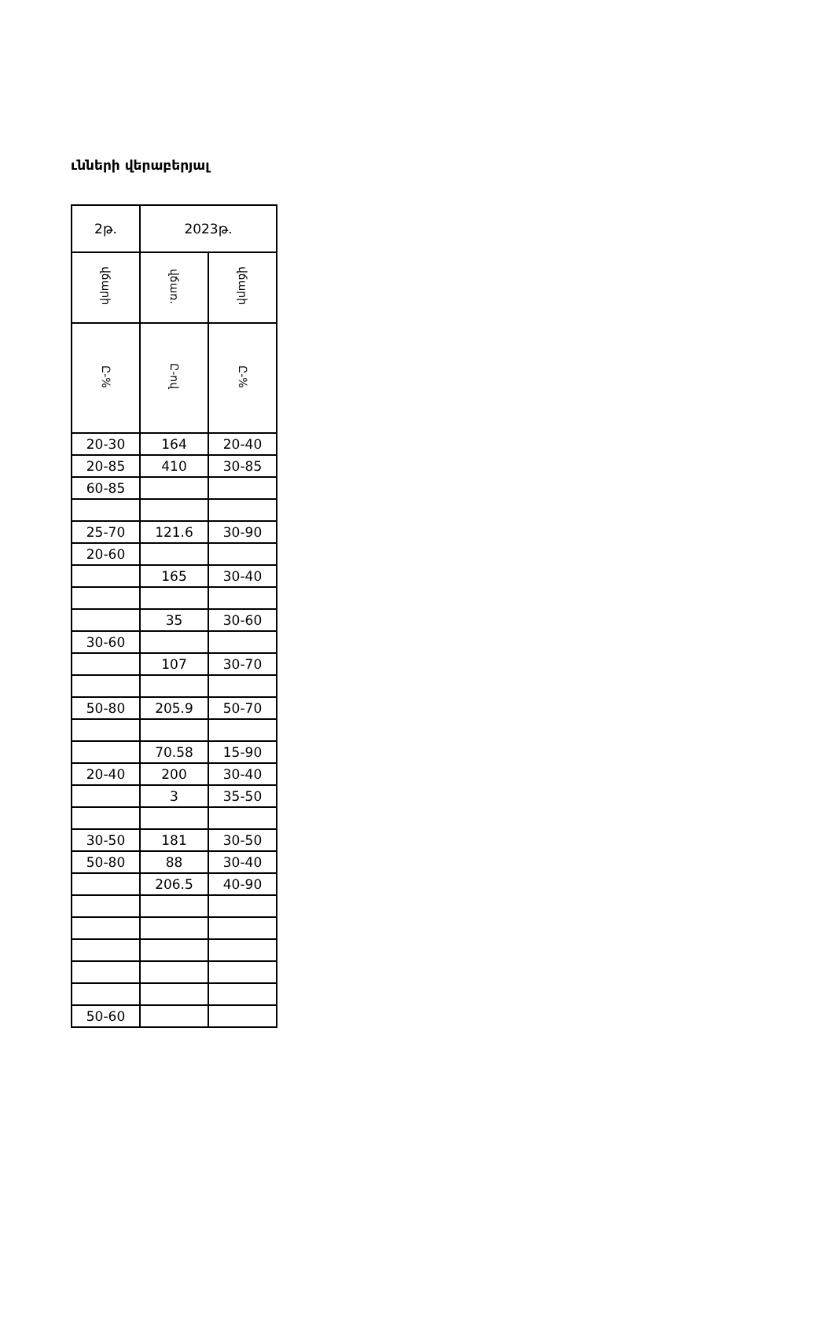ւնների վերաբերյալ
| 2թ. | 2023թ. | |
| --- | --- | --- |
| վճարի | վճառ. | վճարի |
| Ը-% | Ը-ով | Ը-% |
| 20-30 | 164 | 20-40 |
| 20-85 | 410 | 30-85 |
| 60-85 | | |
| 25-70 | 121.6 | 30-90 |
| 20-60 | | |
| | 165 | 30-40 |
| | 35 | 30-60 |
| 30-60 | | |
| | 107 | 30-70 |
| 50-80 | 205.9 | 50-70 |
| | 70.58 | 15-90 |
| 20-40 | 200 | 30-40 |
| | 3 | 35-50 |
| 30-50 | 181 | 30-50 |
| 50-80 | 88 | 30-40 |
| | 206.5 | 40-90 |
| 50-60 | | |